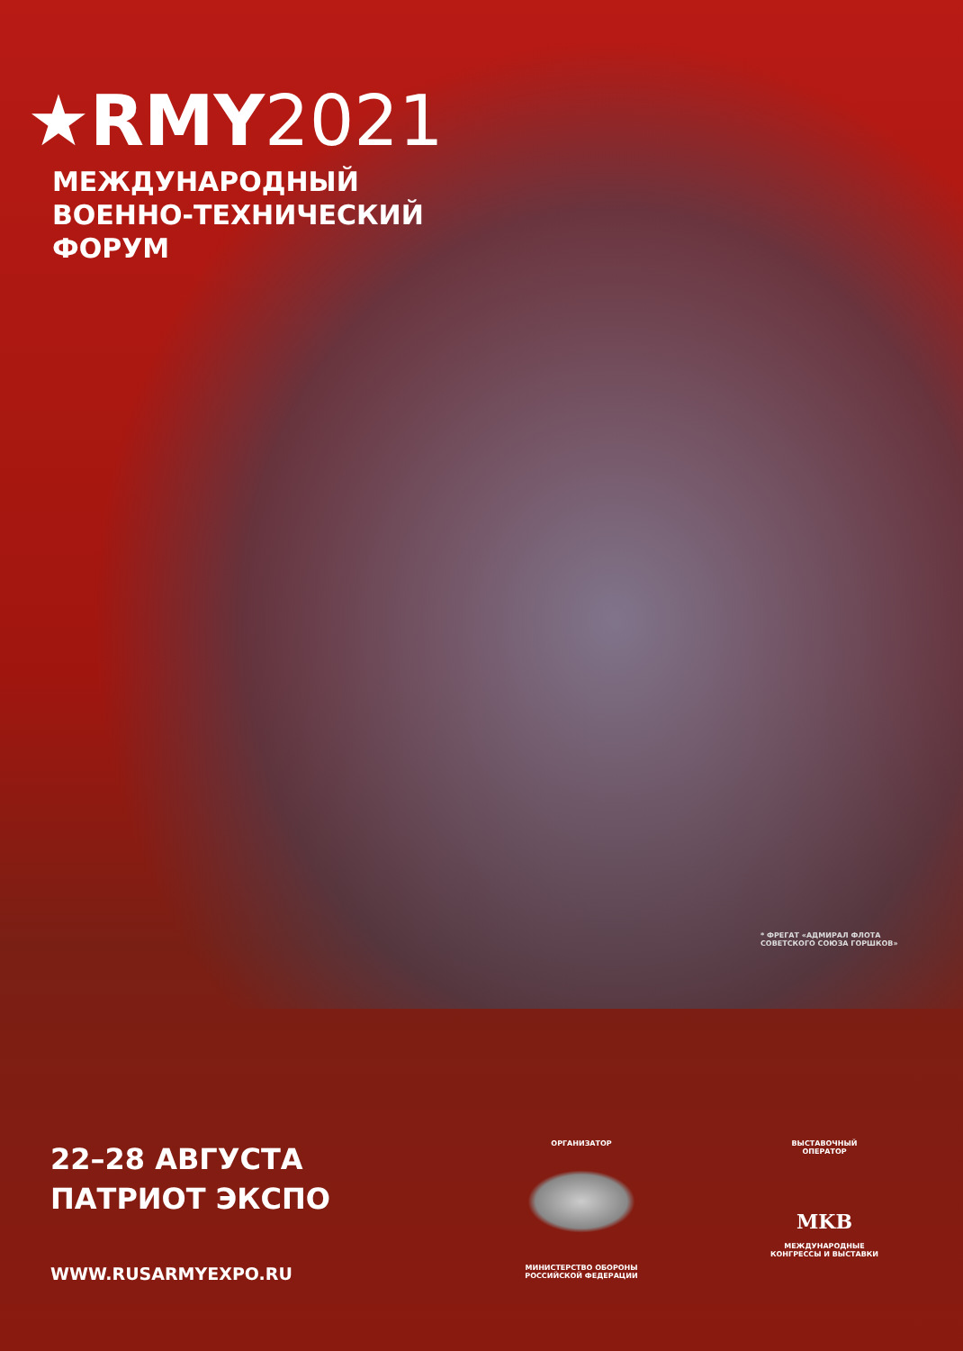★RMY2021
МЕЖДУНАРОДНЫЙ
ВОЕННО-ТЕХНИЧЕСКИЙ
ФОРУМ
* ФРЕГАТ «АДМИРАЛ ФЛОТА
СОВЕТСКОГО СОЮЗА ГОРШКОВ»
22–28 АВГУСТА
ПАТРИОТ ЭКСПО
WWW.RUSARMYEXPO.RU
ОРГАНИЗАТОР
МИНИСТЕРСТВО ОБОРОНЫ
РОССИЙСКОЙ ФЕДЕРАЦИИ
ВЫСТАВОЧНЫЙ
ОПЕРАТОР
MKB
МЕЖДУНАРОДНЫЕ
КОНГРЕССЫ И ВЫСТАВКИ